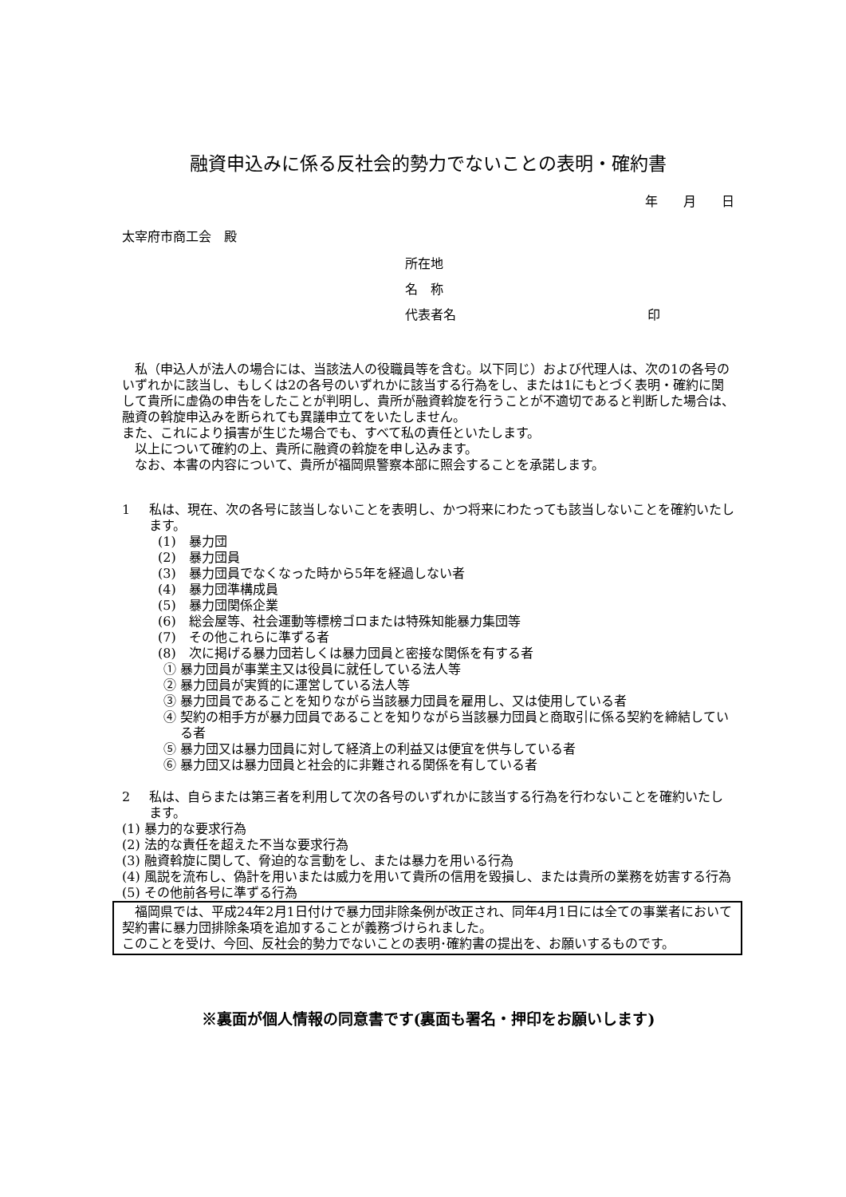融資申込みに係る反社会的勢力でないことの表明・確約書
年　　月　　日
太宰府市商工会　殿
所在地
名　称
代表者名　　　　　　　　　　　　　　　印
私（申込人が法人の場合には、当該法人の役職員等を含む。以下同じ）および代理人は、次の1の各号のいずれかに該当し、もしくは2の各号のいずれかに該当する行為をし、または1にもとづく表明・確約に関して貴所に虚偽の申告をしたことが判明し、貴所が融資斡旋を行うことが不適切であると判断した場合は、融資の斡旋申込みを断られても異議申立てをいたしません。
また、これにより損害が生じた場合でも、すべて私の責任といたします。
以上について確約の上、貴所に融資の斡旋を申し込みます。
なお、本書の内容について、貴所が福岡県警察本部に照会することを承諾します。
1 私は、現在、次の各号に該当しないことを表明し、かつ将来にわたっても該当しないことを確約いたします。
(1)　暴力団
(2)　暴力団員
(3)　暴力団員でなくなった時から5年を経過しない者
(4)　暴力団準構成員
(5)　暴力団関係企業
(6)　総会屋等、社会運動等標榜ゴロまたは特殊知能暴力集団等
(7)　その他これらに準ずる者
(8)　次に掲げる暴力団若しくは暴力団員と密接な関係を有する者
① 暴力団員が事業主又は役員に就任している法人等
② 暴力団員が実質的に運営している法人等
③ 暴力団員であることを知りながら当該暴力団員を雇用し、又は使用している者
④ 契約の相手方が暴力団員であることを知りながら当該暴力団員と商取引に係る契約を締結している者
⑤ 暴力団又は暴力団員に対して経済上の利益又は便宜を供与している者
⑥ 暴力団又は暴力団員と社会的に非難される関係を有している者
2 私は、自らまたは第三者を利用して次の各号のいずれかに該当する行為を行わないことを確約いたします。
(1) 暴力的な要求行為
(2) 法的な責任を超えた不当な要求行為
(3) 融資斡旋に関して、脅迫的な言動をし、または暴力を用いる行為
(4) 風説を流布し、偽計を用いまたは威力を用いて貴所の信用を毀損し、または貴所の業務を妨害する行為
(5) その他前各号に準ずる行為
福岡県では、平成24年2月1日付けで暴力団非除条例が改正され、同年4月1日には全ての事業者において契約書に暴力団排除条項を追加することが義務づけられました。
このことを受け、今回、反社会的勢力でないことの表明･確約書の提出を、お願いするものです。
※裏面が個人情報の同意書です(裏面も署名・押印をお願いします)